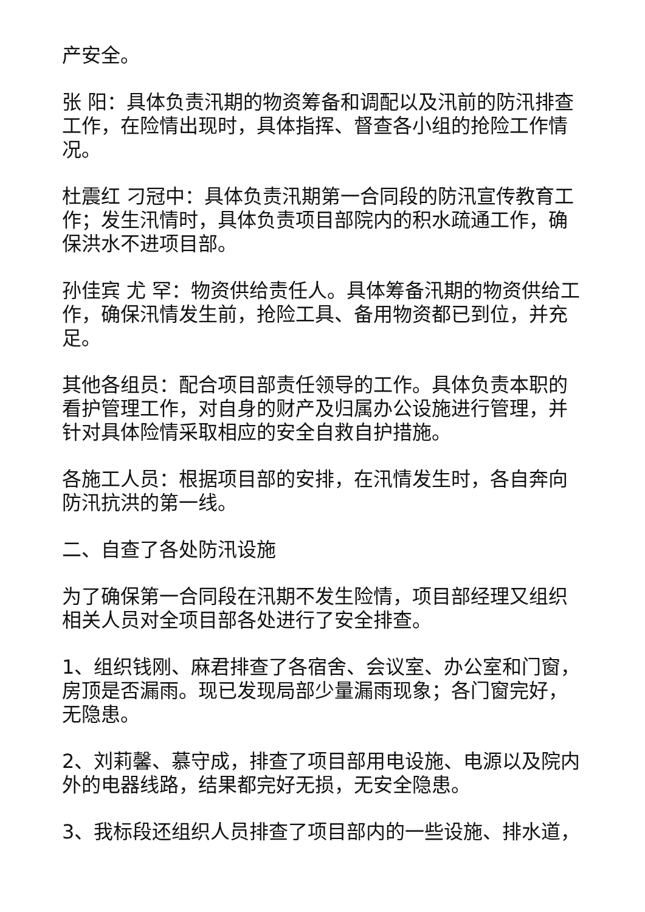产安全。
张 阳：具体负责汛期的物资筹备和调配以及汛前的防汛排查工作，在险情出现时，具体指挥、督查各小组的抢险工作情况。
杜震红 刁冠中：具体负责汛期第一合同段的防汛宣传教育工作；发生汛情时，具体负责项目部院内的积水疏通工作，确保洪水不进项目部。
孙佳宾 尤 罕：物资供给责任人。具体筹备汛期的物资供给工作，确保汛情发生前，抢险工具、备用物资都已到位，并充足。
其他各组员：配合项目部责任领导的工作。具体负责本职的看护管理工作，对自身的财产及归属办公设施进行管理，并针对具体险情采取相应的安全自救自护措施。
各施工人员：根据项目部的安排，在汛情发生时，各自奔向防汛抗洪的第一线。
二、自查了各处防汛设施
为了确保第一合同段在汛期不发生险情，项目部经理又组织相关人员对全项目部各处进行了安全排查。
1、组织钱刚、麻君排查了各宿舍、会议室、办公室和门窗，房顶是否漏雨。现已发现局部少量漏雨现象；各门窗完好，无隐患。
2、刘莉馨、慕守成，排查了项目部用电设施、电源以及院内外的电器线路，结果都完好无损，无安全隐患。
3、我标段还组织人员排查了项目部内的一些设施、排水道，